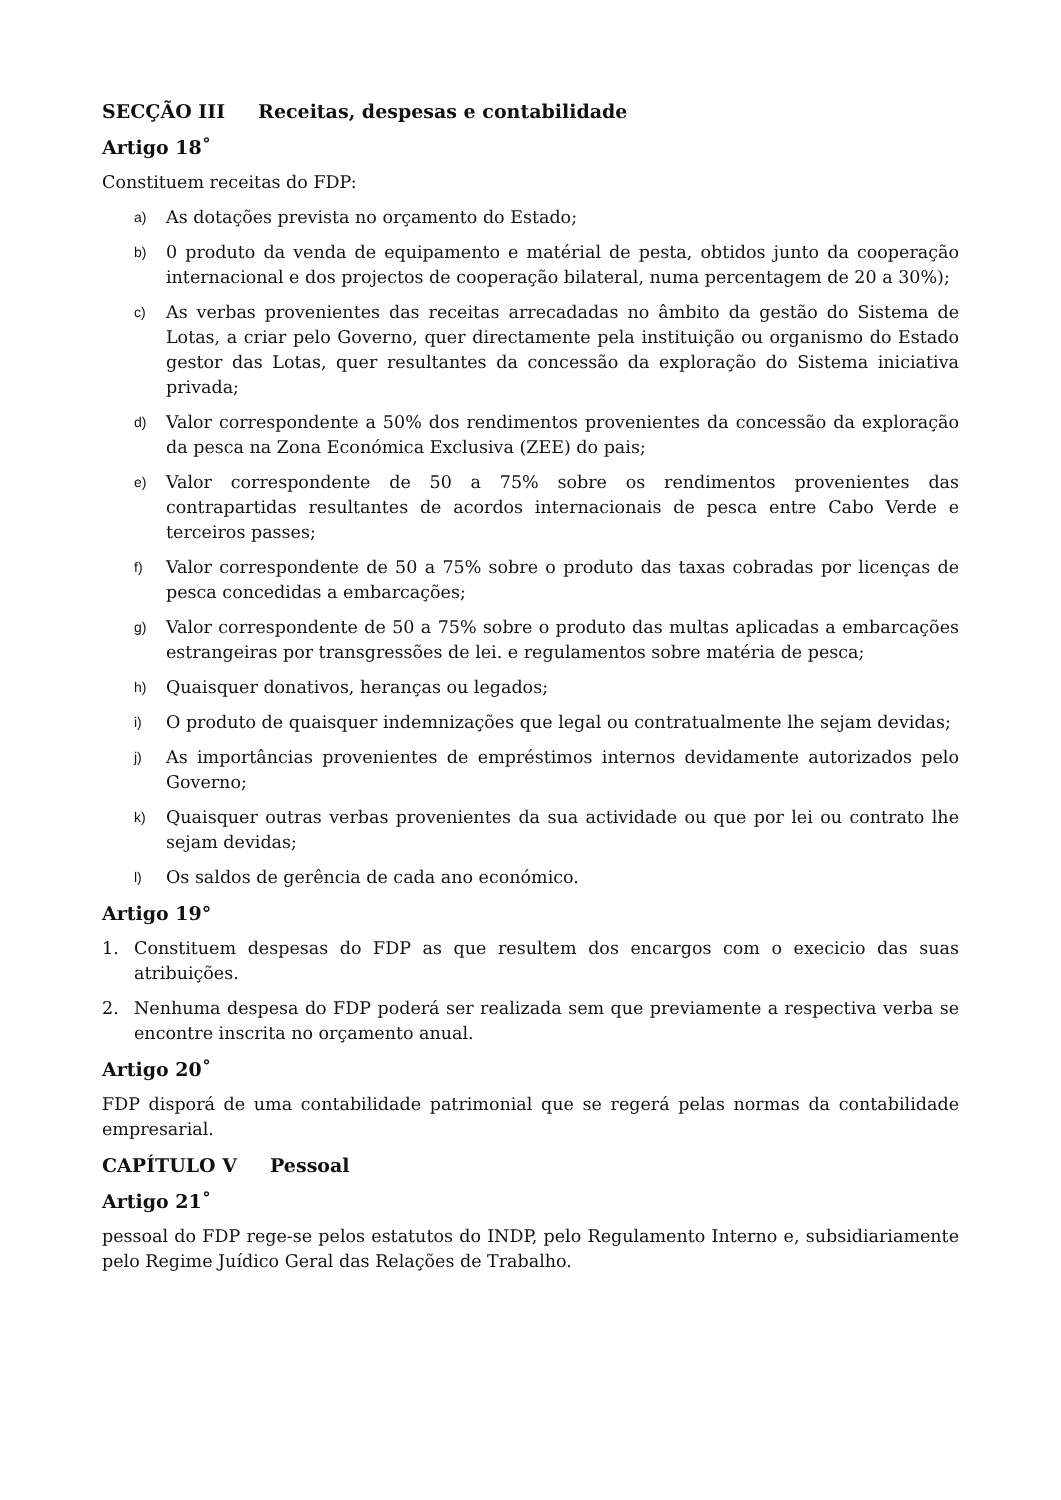SECÇÃO III Receitas, despesas e contabilidade
Artigo 18˚
Constituem receitas do FDP:
a) As dotações prevista no orçamento do Estado;
b) 0 produto da venda de equipamento e matérial de pesta, obtidos junto da cooperação internacional e dos projectos de cooperação bilateral, numa percentagem de 20 a 30%);
c) As verbas provenientes das receitas arrecadadas no âmbito da gestão do Sistema de Lotas, a criar pelo Governo, quer directamente pela instituição ou organismo do Estado gestor das Lotas, quer resultantes da concessão da exploração do Sistema iniciativa privada;
d) Valor correspondente a 50% dos rendimentos provenientes da concessão da exploração da pesca na Zona Económica Exclusiva (ZEE) do pais;
e) Valor correspondente de 50 a 75% sobre os rendimentos provenientes das contrapartidas resultantes de acordos internacionais de pesca entre Cabo Verde e terceiros passes;
f) Valor correspondente de 50 a 75% sobre o produto das taxas cobradas por licenças de pesca concedidas a embarcações;
g) Valor correspondente de 50 a 75% sobre o produto das multas aplicadas a embarcações estrangeiras por transgressões de lei. e regulamentos sobre matéria de pesca;
h) Quaisquer donativos, heranças ou legados;
i) O produto de quaisquer indemnizações que legal ou contratualmente lhe sejam devidas;
j) As importâncias provenientes de empréstimos internos devidamente autorizados pelo Governo;
k) Quaisquer outras verbas provenientes da sua actividade ou que por lei ou contrato lhe sejam devidas;
l) Os saldos de gerência de cada ano económico.
Artigo 19°
1. Constituem despesas do FDP as que resultem dos encargos com o execicio das suas atribuições.
2. Nenhuma despesa do FDP poderá ser realizada sem que previamente a respectiva verba se encontre inscrita no orçamento anual.
Artigo 20˚
FDP disporá de uma contabilidade patrimonial que se regerá pelas normas da contabilidade empresarial.
CAPÍTULO V Pessoal
Artigo 21˚
pessoal do FDP rege-se pelos estatutos do INDP, pelo Regulamento Interno e, subsidiariamente pelo Regime Juídico Geral das Relações de Trabalho.